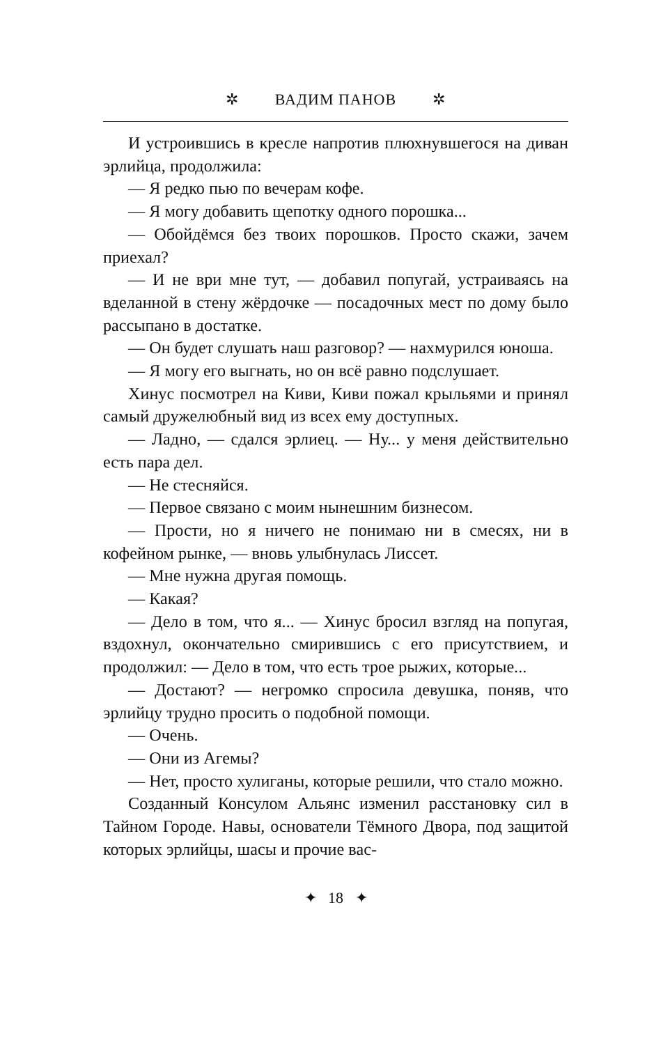✲ ВАДИМ ПАНОВ ✲
И устроившись в кресле напротив плюхнувшегося на диван эрлийца, продолжила:
— Я редко пью по вечерам кофе.
— Я могу добавить щепотку одного порошка...
— Обойдёмся без твоих порошков. Просто скажи, зачем приехал?
— И не ври мне тут, — добавил попугай, устраиваясь на вделанной в стену жёрдочке — посадочных мест по дому было рассыпано в достатке.
— Он будет слушать наш разговор? — нахмурился юноша.
— Я могу его выгнать, но он всё равно подслушает.
Хинус посмотрел на Киви, Киви пожал крыльями и принял самый дружелюбный вид из всех ему доступных.
— Ладно, — сдался эрлиец. — Ну... у меня действительно есть пара дел.
— Не стесняйся.
— Первое связано с моим нынешним бизнесом.
— Прости, но я ничего не понимаю ни в смесях, ни в кофейном рынке, — вновь улыбнулась Лиссет.
— Мне нужна другая помощь.
— Какая?
— Дело в том, что я... — Хинус бросил взгляд на попугая, вздохнул, окончательно смирившись с его присутствием, и продолжил: — Дело в том, что есть трое рыжих, которые...
— Достают? — негромко спросила девушка, поняв, что эрлийцу трудно просить о подобной помощи.
— Очень.
— Они из Агемы?
— Нет, просто хулиганы, которые решили, что стало можно.
Созданный Консулом Альянс изменил расстановку сил в Тайном Городе. Навы, основатели Тёмного Двора, под защитой которых эрлийцы, шасы и прочие вас-
✦ 18 ✦